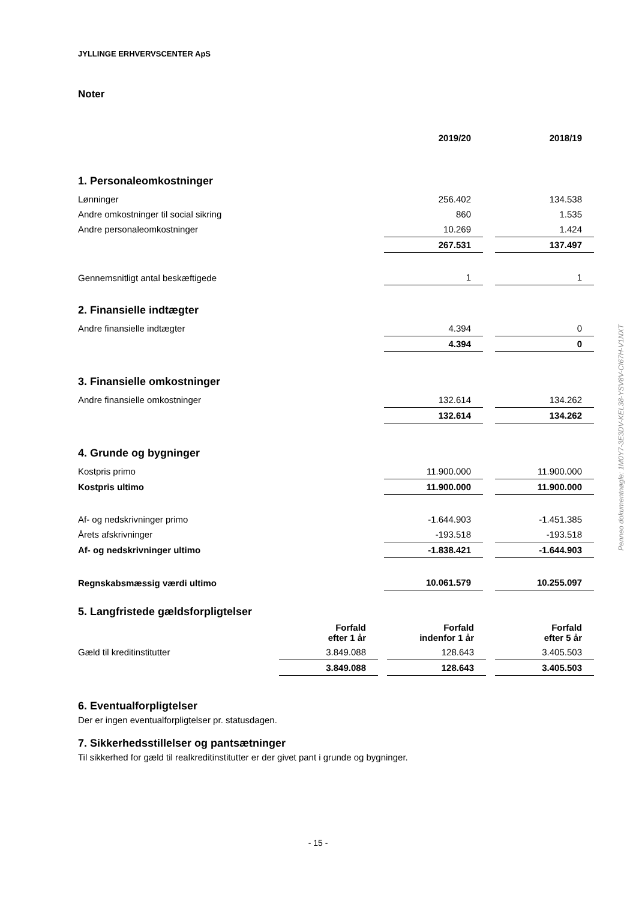JYLLINGE ERHVERVSCENTER ApS
Noter
| | 2019/20 | | 2018/19 |
| 1. Personaleomkostninger | | | |
| Lønninger | 256.402 | | 134.538 |
| Andre omkostninger til social sikring | 860 | | 1.535 |
| Andre personaleomkostninger | 10.269 | | 1.424 |
| | 267.531 | | 137.497 |
| Gennemsnitligt antal beskæftigede | 1 | | 1 |
| 2. Finansielle indtægter | | | |
| Andre finansielle indtægter | 4.394 | | 0 |
| | 4.394 | | 0 |
| 3. Finansielle omkostninger | | | |
| Andre finansielle omkostninger | 132.614 | | 134.262 |
| | 132.614 | | 134.262 |
| 4. Grunde og bygninger | | | |
| Kostpris primo | 11.900.000 | | 11.900.000 |
| Kostpris ultimo | 11.900.000 | | 11.900.000 |
| Af- og nedskrivninger primo | -1.644.903 | | -1.451.385 |
| Årets afskrivninger | -193.518 | | -193.518 |
| Af- og nedskrivninger ultimo | -1.838.421 | | -1.644.903 |
| Regnskabsmæssig værdi ultimo | 10.061.579 | | 10.255.097 |
5. Langfristede gældsforpligtelser
| | Forfald efter 1 år | | Forfald indenfor 1 år | | Forfald efter 5 år |
| Gæld til kreditinstitutter | 3.849.088 | | 128.643 | | 3.405.503 |
| | 3.849.088 | | 128.643 | | 3.405.503 |
6. Eventualforpligtelser
Der er ingen eventualforpligtelser pr. statusdagen.
7. Sikkerhedsstillelser og pantsætninger
Til sikkerhed for gæld til realkreditinstitutter er der givet pant i grunde og bygninger.
Penneo dokumentnøgle: 1M0Y7-3E3DV-KEL38-YSV8V-CI67H-V1NXT
- 15 -